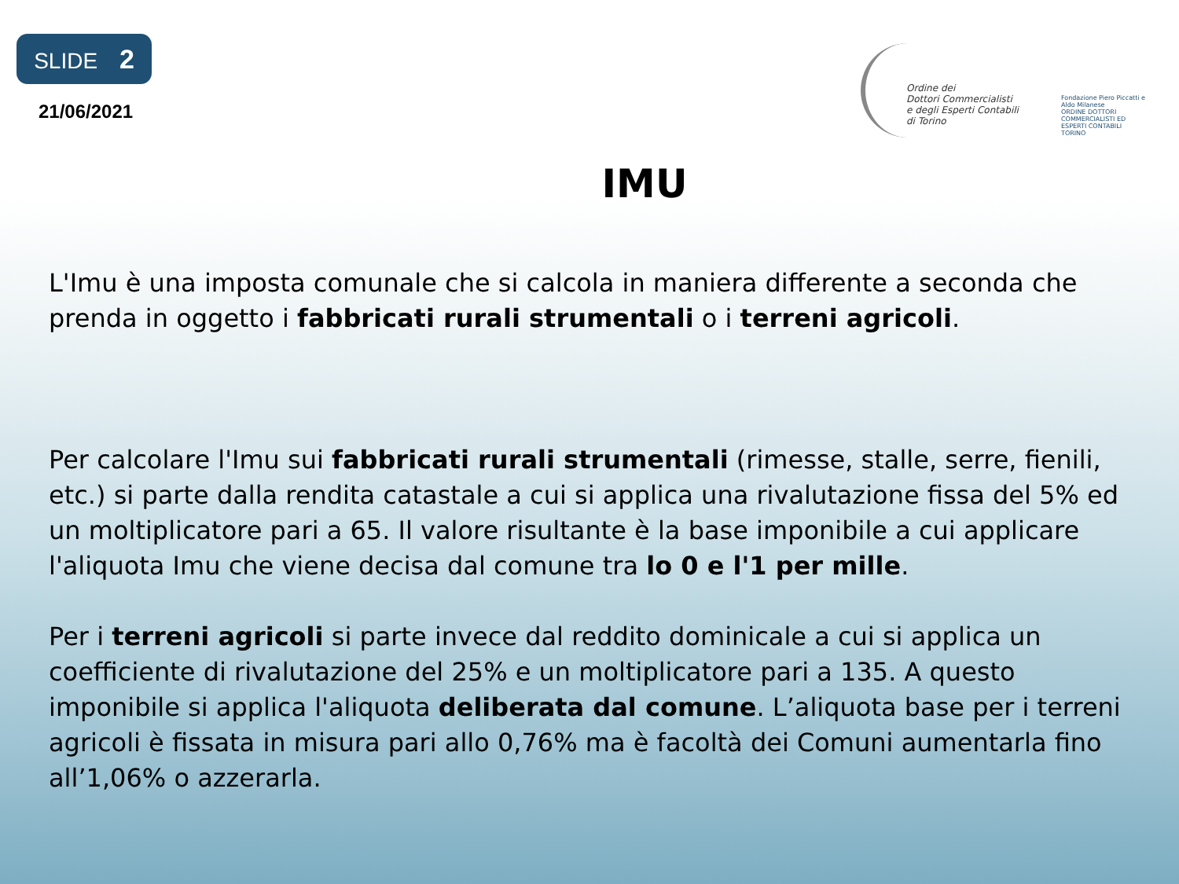SLIDE 2
21/06/2021
Ordine dei
Dottori Commercialisti
e degli Esperti Contabili
di Torino
Fondazione Piero Piccatti e Aldo Milanese
ORDINE DOTTORI COMMERCIALISTI ED ESPERTI CONTABILI TORINO
IMU
L'Imu è una imposta comunale che si calcola in maniera differente a seconda che prenda in oggetto i fabbricati rurali strumentali o i terreni agricoli.
Per calcolare l'Imu sui fabbricati rurali strumentali (rimesse, stalle, serre, fienili, etc.) si parte dalla rendita catastale a cui si applica una rivalutazione fissa del 5% ed un moltiplicatore pari a 65. Il valore risultante è la base imponibile a cui applicare l'aliquota Imu che viene decisa dal comune tra lo 0 e l'1 per mille.
Per i terreni agricoli si parte invece dal reddito dominicale a cui si applica un coefficiente di rivalutazione del 25% e un moltiplicatore pari a 135. A questo imponibile si applica l'aliquota deliberata dal comune. L’aliquota base per i terreni agricoli è fissata in misura pari allo 0,76% ma è facoltà dei Comuni aumentarla fino all’1,06% o azzerarla.